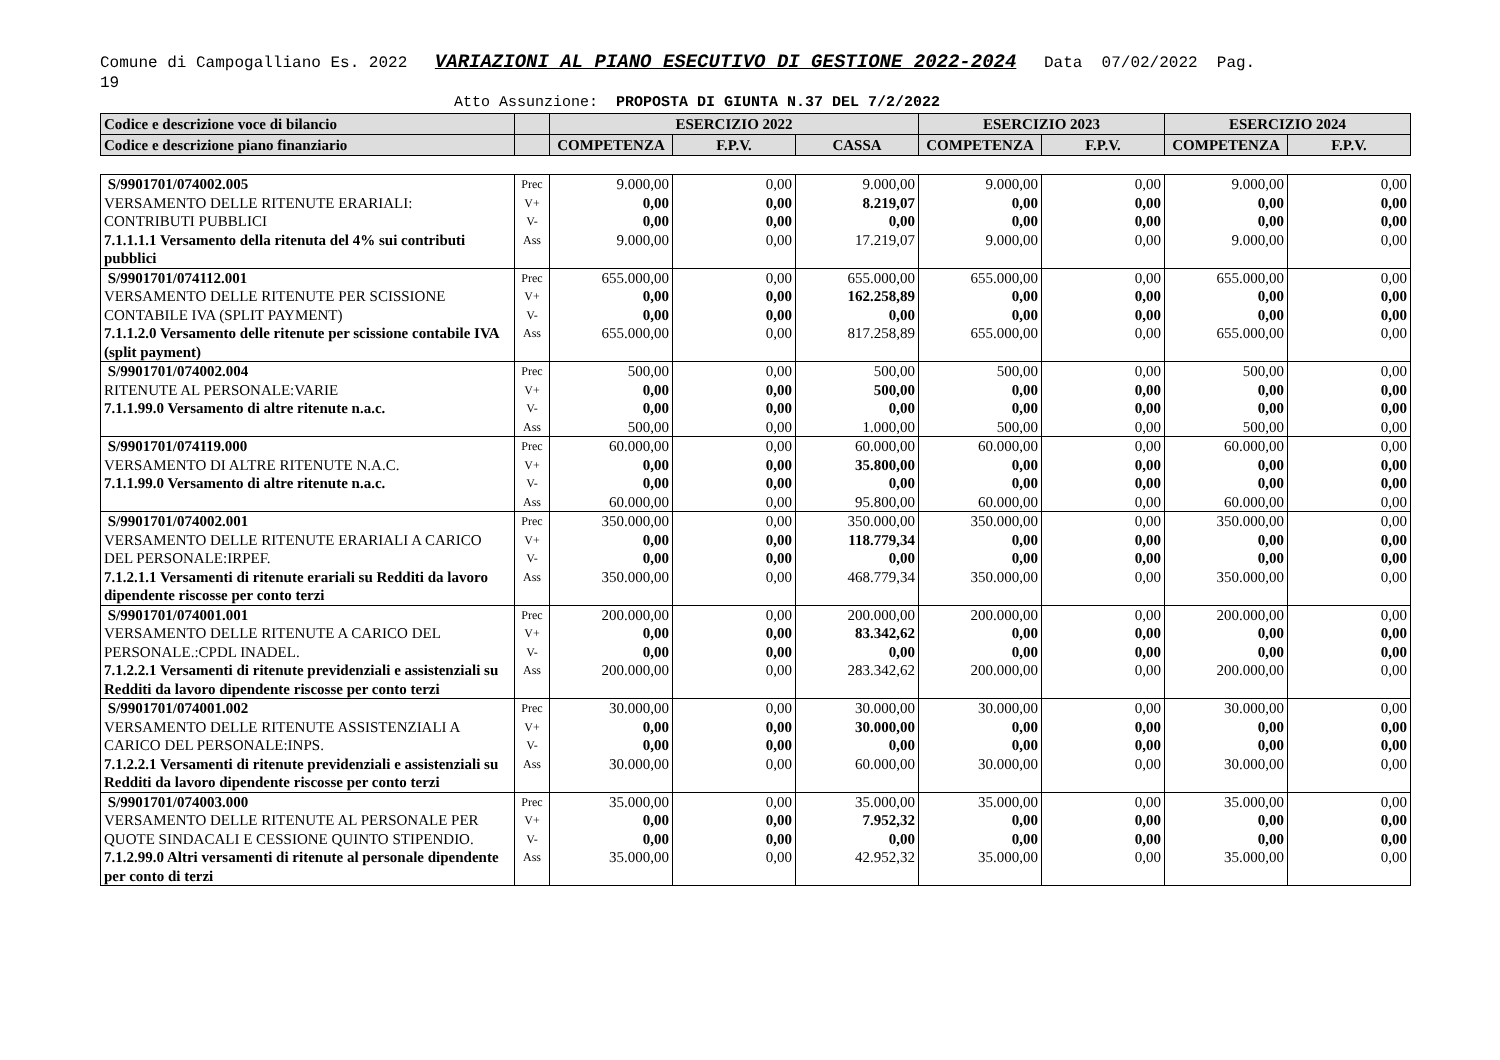Comune di Campogalliano Es. 2022 VARIAZIONI AL PIANO ESECUTIVO DI GESTIONE 2022-2024 Data 07/02/2022 Pag.
19
Atto Assunzione: PROPOSTA DI GIUNTA N.37 DEL 7/2/2022
| Codice e descrizione voce di bilancio | | ESERCIZIO 2022 | | | ESERCIZIO 2023 | | ESERCIZIO 2024 | |
| --- | --- | --- | --- | --- | --- | --- | --- | --- |
| Codice e descrizione piano finanziario | | COMPETENZA | F.P.V. | CASSA | COMPETENZA | F.P.V. | COMPETENZA | F.P.V. |
| S/9901701/074002.005 VERSAMENTO DELLE RITENUTE ERARIALI: CONTRIBUTI PUBBLICI 7.1.1.1.1 Versamento della ritenuta del 4% sui contributi pubblici | Prec V+ V- Ass | 9.000,00 0,00 0,00 9.000,00 | 0,00 0,00 0,00 0,00 | 9.000,00 8.219,07 0,00 17.219,07 | 9.000,00 0,00 0,00 9.000,00 | 0,00 0,00 0,00 0,00 | 9.000,00 0,00 0,00 9.000,00 | 0,00 0,00 0,00 0,00 |
| S/9901701/074112.001 VERSAMENTO DELLE RITENUTE PER SCISSIONE CONTABILE IVA (SPLIT PAYMENT) 7.1.1.2.0 Versamento delle ritenute per scissione contabile IVA (split payment) | Prec V+ V- Ass | 655.000,00 0,00 0,00 655.000,00 | 0,00 0,00 0,00 0,00 | 655.000,00 162.258,89 0,00 817.258,89 | 655.000,00 0,00 0,00 655.000,00 | 0,00 0,00 0,00 0,00 | 655.000,00 0,00 0,00 655.000,00 | 0,00 0,00 0,00 0,00 |
| S/9901701/074002.004 RITENUTE AL PERSONALE:VARIE 7.1.1.99.0 Versamento di altre ritenute n.a.c. | Prec V+ V- Ass | 500,00 0,00 0,00 500,00 | 0,00 0,00 0,00 0,00 | 500,00 500,00 0,00 1.000,00 | 500,00 0,00 0,00 500,00 | 0,00 0,00 0,00 0,00 | 500,00 0,00 0,00 500,00 | 0,00 0,00 0,00 0,00 |
| S/9901701/074119.000 VERSAMENTO DI ALTRE RITENUTE N.A.C. 7.1.1.99.0 Versamento di altre ritenute n.a.c. | Prec V+ V- Ass | 60.000,00 0,00 0,00 60.000,00 | 0,00 0,00 0,00 0,00 | 60.000,00 35.800,00 0,00 95.800,00 | 60.000,00 0,00 0,00 60.000,00 | 0,00 0,00 0,00 0,00 | 60.000,00 0,00 0,00 60.000,00 | 0,00 0,00 0,00 0,00 |
| S/9901701/074002.001 VERSAMENTO DELLE RITENUTE ERARIALI A CARICO DEL PERSONALE:IRPEF. 7.1.2.1.1 Versamenti di ritenute erariali su Redditi da lavoro dipendente riscosse per conto terzi | Prec V+ V- Ass | 350.000,00 0,00 0,00 350.000,00 | 0,00 0,00 0,00 0,00 | 350.000,00 118.779,34 0,00 468.779,34 | 350.000,00 0,00 0,00 350.000,00 | 0,00 0,00 0,00 0,00 | 350.000,00 0,00 0,00 350.000,00 | 0,00 0,00 0,00 0,00 |
| S/9901701/074001.001 VERSAMENTO DELLE RITENUTE A CARICO DEL PERSONALE.:CPDL INADEL. 7.1.2.2.1 Versamenti di ritenute previdenziali e assistenziali su Redditi da lavoro dipendente riscosse per conto terzi | Prec V+ V- Ass | 200.000,00 0,00 0,00 200.000,00 | 0,00 0,00 0,00 0,00 | 200.000,00 83.342,62 0,00 283.342,62 | 200.000,00 0,00 0,00 200.000,00 | 0,00 0,00 0,00 0,00 | 200.000,00 0,00 0,00 200.000,00 | 0,00 0,00 0,00 0,00 |
| S/9901701/074001.002 VERSAMENTO DELLE RITENUTE ASSISTENZIALI A CARICO DEL PERSONALE:INPS. 7.1.2.2.1 Versamenti di ritenute previdenziali e assistenziali su Redditi da lavoro dipendente riscosse per conto terzi | Prec V+ V- Ass | 30.000,00 0,00 0,00 30.000,00 | 0,00 0,00 0,00 0,00 | 30.000,00 30.000,00 0,00 60.000,00 | 30.000,00 0,00 0,00 30.000,00 | 0,00 0,00 0,00 0,00 | 30.000,00 0,00 0,00 30.000,00 | 0,00 0,00 0,00 0,00 |
| S/9901701/074003.000 VERSAMENTO DELLE RITENUTE AL PERSONALE PER QUOTE SINDACALI E CESSIONE QUINTO STIPENDIO. 7.1.2.99.0 Altri versamenti di ritenute al personale dipendente per conto di terzi | Prec V+ V- Ass | 35.000,00 0,00 0,00 35.000,00 | 0,00 0,00 0,00 0,00 | 35.000,00 7.952,32 0,00 42.952,32 | 35.000,00 0,00 0,00 35.000,00 | 0,00 0,00 0,00 0,00 | 35.000,00 0,00 0,00 35.000,00 | 0,00 0,00 0,00 0,00 |